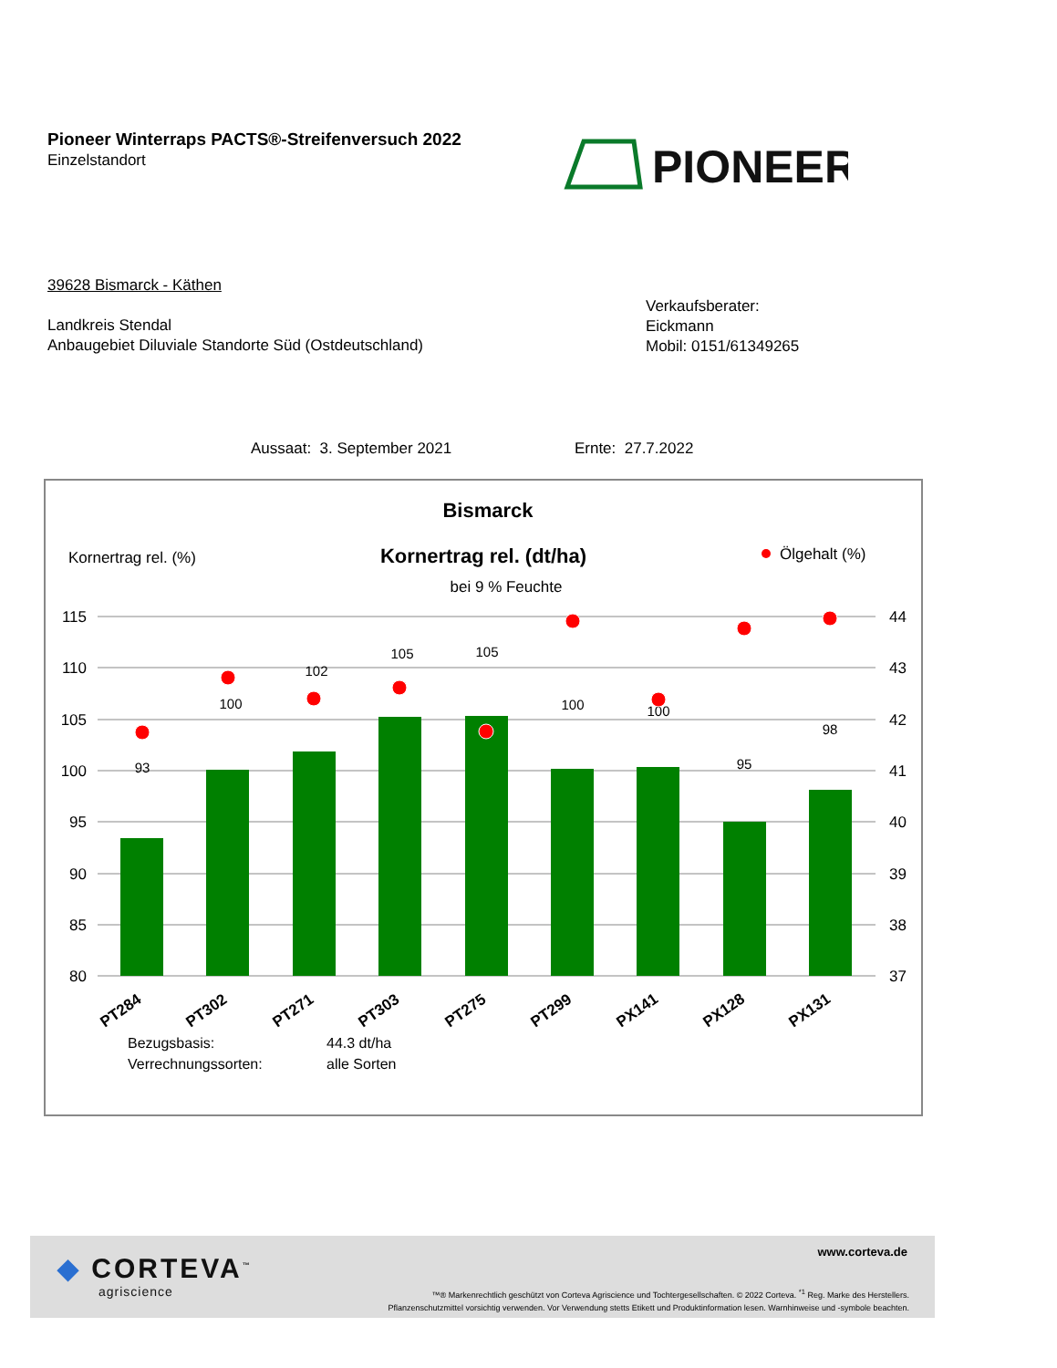Pioneer Winterraps PACTS®-Streifenversuch 2022
Einzelstandort
PIONEER
39628 Bismarck - Käthen
Landkreis Stendal
Anbaugebiet Diluviale Standorte Süd (Ostdeutschland)
Verkaufsberater:
Eickmann
Mobil: 0151/61349265
Aussaat: 3. September 2021 Ernte: 27.7.2022
Bismarck
Kornertrag rel. (%)
Kornertrag rel. (dt/ha)
bei 9 % Feuchte
Ölgehalt (%)
115
110
105
100
95
90
85
80
44
43
42
41
40
39
38
37
93
100
102
105
105
100
100
95
98
PT284
PT302
PT271
PT303
PT275
PT299
PX141
PX128
PX131
Bezugsbasis:
44.3 dt/ha
Verrechnungssorten:
alle Sorten
◆ CORTEVA<sup>™</sup>
agriscience
www.corteva.de
™® Markenrechtlich geschützt von Corteva Agriscience und Tochtergesellschaften. © 2022 Corteva. <sup>*1</sup> Reg. Marke des Herstellers.
Pflanzenschutzmittel vorsichtig verwenden. Vor Verwendung stetts Etikett und Produktinformation lesen. Warnhinweise und -symbole beachten.